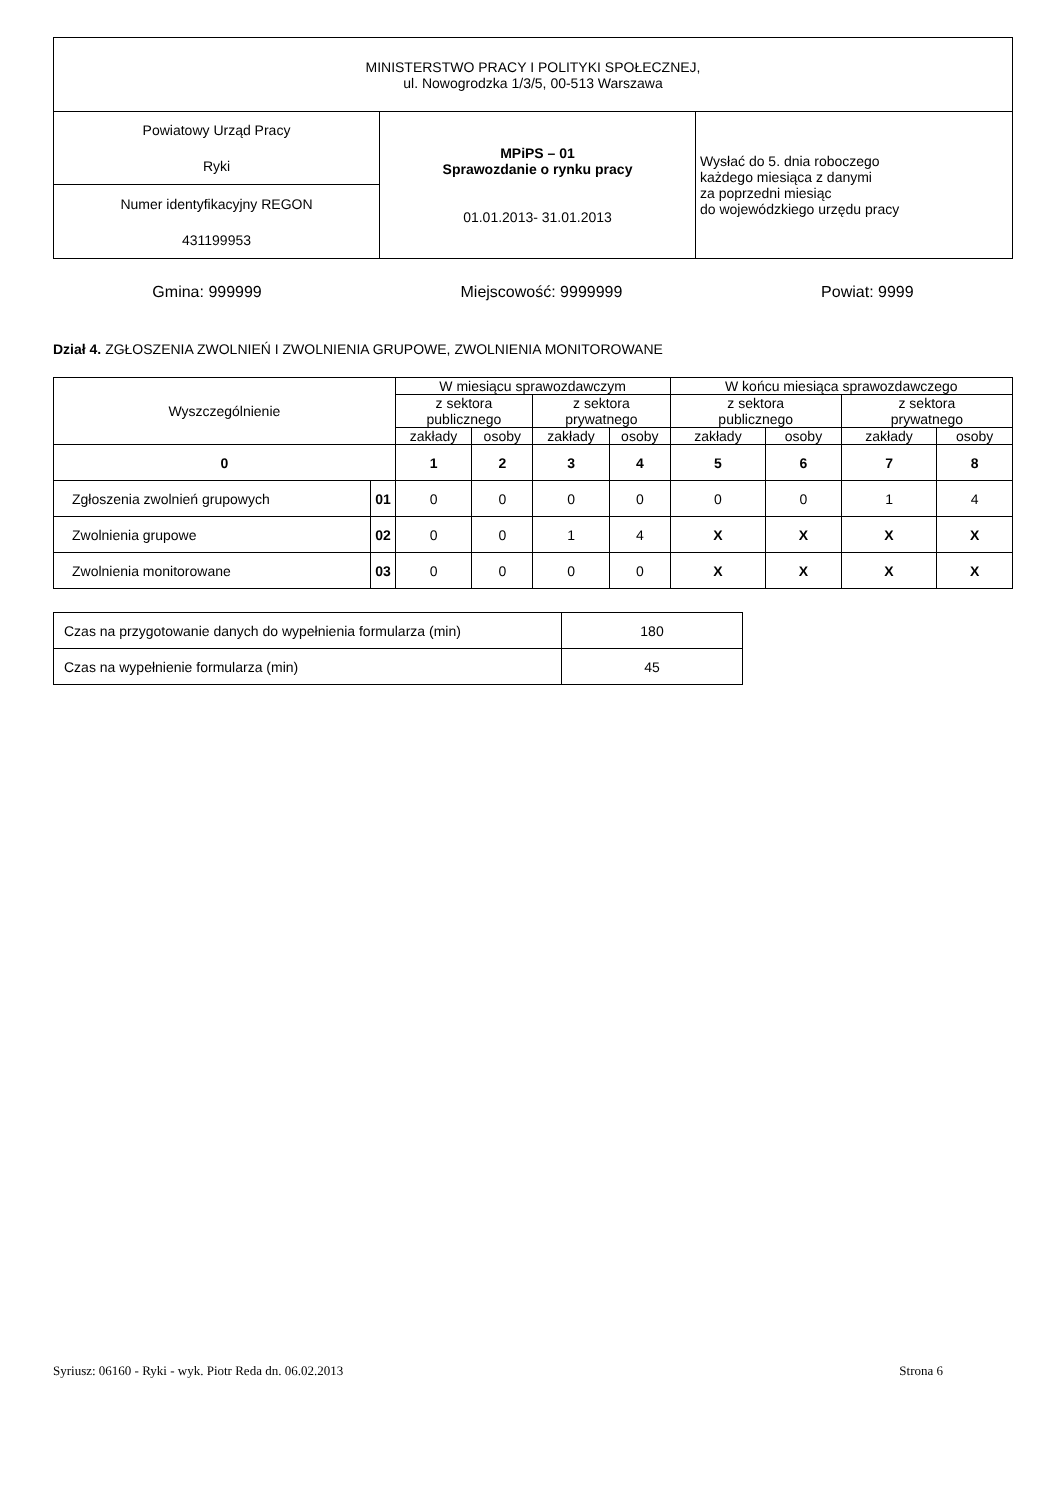| MINISTERSTWO PRACY I POLITYKI SPOŁECZNEJ, ul. Nowogrodzka 1/3/5, 00-513 Warszawa | | |
| Powiatowy Urząd Pracy Ryki | MPiPS – 01 Sprawozdanie o rynku pracy 01.01.2013- 31.01.2013 | Wysłać do 5. dnia roboczego każdego miesiąca z danymi za poprzedni miesiąc do wojewódzkiego urzędu pracy |
| Numer identyfikacyjny REGON 431199953 | | |
Gmina: 999999 Miejscowość: 9999999 Powiat: 9999
Dział 4. ZGŁOSZENIA ZWOLNIEŃ I ZWOLNIENIA GRUPOWE, ZWOLNIENIA MONITOROWANE
| Wyszczególnienie | | W miesiącu sprawozdawczym | | | | W końcu miesiąca sprawozdawczego | | | |
| --- | --- | --- | --- | --- | --- | --- | --- | --- | --- |
| | | z sektora publicznego | | z sektora prywatnego | | z sektora publicznego | | z sektora prywatnego | |
| | | zakłady | osoby | zakłady | osoby | zakłady | osoby | zakłady | osoby |
| 0 | | 1 | 2 | 3 | 4 | 5 | 6 | 7 | 8 |
| Zgłoszenia zwolnień grupowych | 01 | 0 | 0 | 0 | 0 | 0 | 0 | 1 | 4 |
| Zwolnienia grupowe | 02 | 0 | 0 | 1 | 4 | X | X | X | X |
| Zwolnienia monitorowane | 03 | 0 | 0 | 0 | 0 | X | X | X | X |
| Czas na przygotowanie danych do wypełnienia formularza (min) | 180 |
| Czas na wypełnienie formularza (min) | 45 |
Syriusz: 06160 - Ryki - wyk. Piotr Reda dn. 06.02.2013 Strona 6